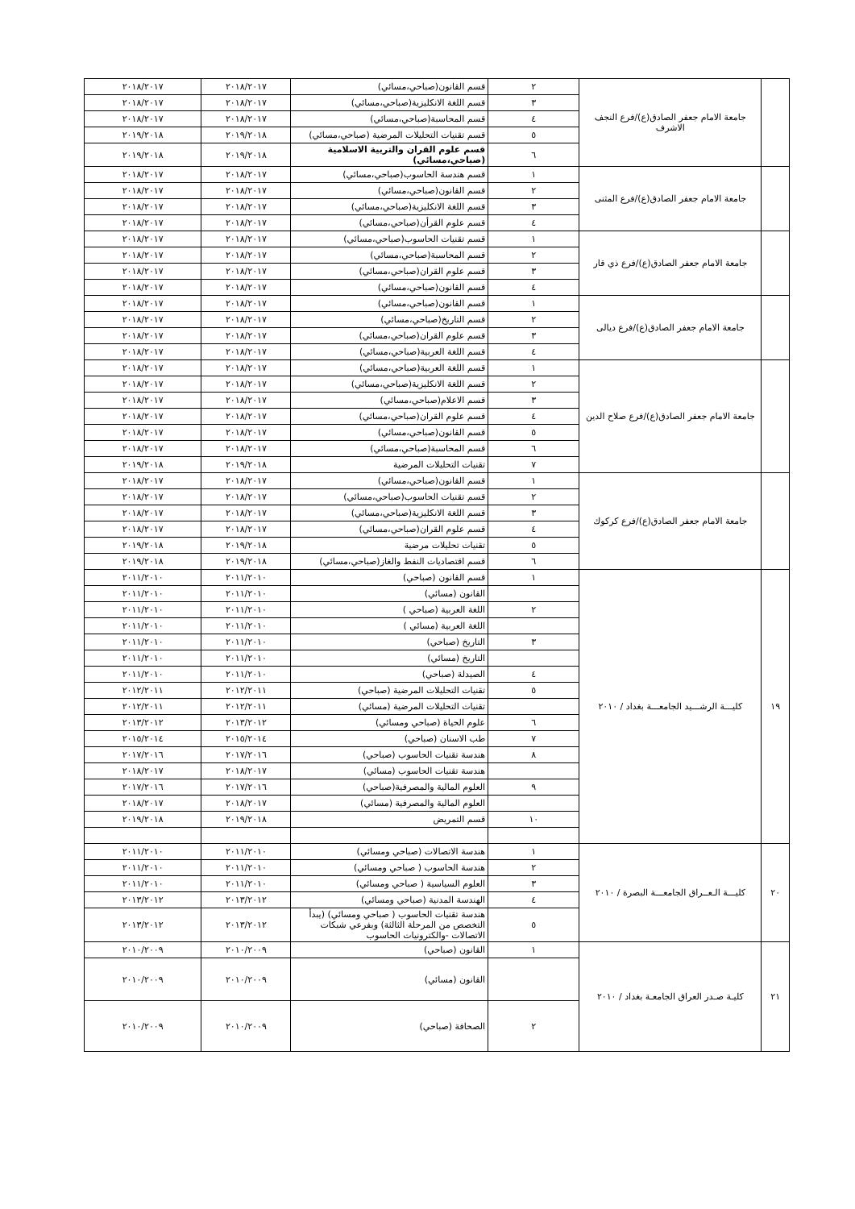| | جامعة الامام جعفر الصادق(ع)/فرع النجف الاشرف | ٢ | قسم القانون(صباحي،مسائي) | ٢٠١٨/٢٠١٧ | ٢٠١٨/٢٠١٧ |
| | | ٣ | قسم اللغة الانكليزية(صباحي،مسائي) | ٢٠١٨/٢٠١٧ | ٢٠١٨/٢٠١٧ |
| | | ٤ | قسم المحاسبة(صباحي،مسائي) | ٢٠١٨/٢٠١٧ | ٢٠١٨/٢٠١٧ |
| | | ٥ | قسم تقنيات التحليلات المرضية (صباحي،مسائي) | ٢٠١٩/٢٠١٨ | ٢٠١٩/٢٠١٨ |
| | | ٦ | قسم علوم القران والتربية الاسلامية (صباحي،مسائي) | ٢٠١٩/٢٠١٨ | ٢٠١٩/٢٠١٨ |
| | جامعة الامام جعفر الصادق(ع)/فرع المثنى | ١ | قسم هندسة الحاسوب(صباحي،مسائي) | ٢٠١٨/٢٠١٧ | ٢٠١٨/٢٠١٧ |
| | | ٢ | قسم القانون(صباحي،مسائي) | ٢٠١٨/٢٠١٧ | ٢٠١٨/٢٠١٧ |
| | | ٣ | قسم اللغة الانكليزية(صباحي،مسائي) | ٢٠١٨/٢٠١٧ | ٢٠١٨/٢٠١٧ |
| | | ٤ | قسم علوم القرأن(صباحي،مسائي) | ٢٠١٨/٢٠١٧ | ٢٠١٨/٢٠١٧ |
| | جامعة الامام جعفر الصادق(ع)/فرع ذي قار | ١ | قسم تقنيات الحاسوب(صباحي،مسائي) | ٢٠١٨/٢٠١٧ | ٢٠١٨/٢٠١٧ |
| | | ٢ | قسم المحاسبة(صباحي،مسائي) | ٢٠١٨/٢٠١٧ | ٢٠١٨/٢٠١٧ |
| | | ٣ | قسم علوم القران(صباحي،مسائي) | ٢٠١٨/٢٠١٧ | ٢٠١٨/٢٠١٧ |
| | | ٤ | قسم القانون(صباحي،مسائي) | ٢٠١٨/٢٠١٧ | ٢٠١٨/٢٠١٧ |
| | جامعة الامام جعفر الصادق(ع)/فرع ديالى | ١ | قسم القانون(صباحي،مسائي) | ٢٠١٨/٢٠١٧ | ٢٠١٨/٢٠١٧ |
| | | ٢ | قسم التاريخ(صباحي،مسائي) | ٢٠١٨/٢٠١٧ | ٢٠١٨/٢٠١٧ |
| | | ٣ | قسم علوم القران(صباحي،مسائي) | ٢٠١٨/٢٠١٧ | ٢٠١٨/٢٠١٧ |
| | | ٤ | قسم اللغة العربية(صباحي،مسائي) | ٢٠١٨/٢٠١٧ | ٢٠١٨/٢٠١٧ |
| | جامعة الامام جعفر الصادق(ع)/فرع صلاح الدين | ١ | قسم اللغة العربية(صباحي،مسائي) | ٢٠١٨/٢٠١٧ | ٢٠١٨/٢٠١٧ |
| | | ٢ | قسم اللغة الانكليزية(صباحي،مسائي) | ٢٠١٨/٢٠١٧ | ٢٠١٨/٢٠١٧ |
| | | ٣ | قسم الاعلام(صباحي،مسائي) | ٢٠١٨/٢٠١٧ | ٢٠١٨/٢٠١٧ |
| | | ٤ | قسم علوم القران(صباحي،مسائي) | ٢٠١٨/٢٠١٧ | ٢٠١٨/٢٠١٧ |
| | | ٥ | قسم القانون(صباحي،مسائي) | ٢٠١٨/٢٠١٧ | ٢٠١٨/٢٠١٧ |
| | | ٦ | قسم المحاسبة(صباحي،مسائي) | ٢٠١٨/٢٠١٧ | ٢٠١٨/٢٠١٧ |
| | | ٧ | تقنيات التحليلات المرضية | ٢٠١٩/٢٠١٨ | ٢٠١٩/٢٠١٨ |
| | جامعة الامام جعفر الصادق(ع)/فرع كركوك | ١ | قسم القانون(صباحي،مسائي) | ٢٠١٨/٢٠١٧ | ٢٠١٨/٢٠١٧ |
| | | ٢ | قسم تقنيات الحاسوب(صباحي،مسائي) | ٢٠١٨/٢٠١٧ | ٢٠١٨/٢٠١٧ |
| | | ٣ | قسم اللغة الانكليزية(صباحي،مسائي) | ٢٠١٨/٢٠١٧ | ٢٠١٨/٢٠١٧ |
| | | ٤ | قسم علوم القران(صباحي،مسائي) | ٢٠١٨/٢٠١٧ | ٢٠١٨/٢٠١٧ |
| | | ٥ | تقنيات تحليلات مرضية | ٢٠١٩/٢٠١٨ | ٢٠١٩/٢٠١٨ |
| | | ٦ | قسم اقتصاديات النفط والغاز(صباحي،مسائي) | ٢٠١٩/٢٠١٨ | ٢٠١٩/٢٠١٨ |
| ١٩ | كليـــة الرشـــيد الجامعـــة بغداد / ٢٠١٠ | ١ | قسم القانون (صباحي) | ٢٠١١/٢٠١٠ | ٢٠١١/٢٠١٠ |
| | | | القانون (مسائي) | ٢٠١١/٢٠١٠ | ٢٠١١/٢٠١٠ |
| | | ٢ | اللغة العربية (صباحي ) | ٢٠١١/٢٠١٠ | ٢٠١١/٢٠١٠ |
| | | | اللغة العربية (مسائي ) | ٢٠١١/٢٠١٠ | ٢٠١١/٢٠١٠ |
| | | ٣ | التاريخ (صباحي) | ٢٠١١/٢٠١٠ | ٢٠١١/٢٠١٠ |
| | | | التاريخ (مسائي) | ٢٠١١/٢٠١٠ | ٢٠١١/٢٠١٠ |
| | | ٤ | الصيدلة (صباحي) | ٢٠١١/٢٠١٠ | ٢٠١١/٢٠١٠ |
| | | ٥ | تقنيات التحليلات المرضية (صباحي) | ٢٠١٢/٢٠١١ | ٢٠١٢/٢٠١١ |
| | | | تقنيات التحليلات المرضية (مسائي) | ٢٠١٢/٢٠١١ | ٢٠١٢/٢٠١١ |
| | | ٦ | علوم الحياة (صباحي ومسائي) | ٢٠١٣/٢٠١٢ | ٢٠١٣/٢٠١٢ |
| | | ٧ | طب الاسنان (صباحي) | ٢٠١٥/٢٠١٤ | ٢٠١٥/٢٠١٤ |
| | | ٨ | هندسة تقنيات الحاسوب (صباحي) | ٢٠١٧/٢٠١٦ | ٢٠١٧/٢٠١٦ |
| | | | هندسة تقنيات الحاسوب (مسائي) | ٢٠١٨/٢٠١٧ | ٢٠١٨/٢٠١٧ |
| | | ٩ | العلوم المالية والمصرفية(صباحي) | ٢٠١٧/٢٠١٦ | ٢٠١٧/٢٠١٦ |
| | | | العلوم المالية والمصرفية (مسائي) | ٢٠١٨/٢٠١٧ | ٢٠١٨/٢٠١٧ |
| | | ١٠ | قسم التمريض | ٢٠١٩/٢٠١٨ | ٢٠١٩/٢٠١٨ |
| ٢٠ | كليـــة الـعــراق الجامعـــة البصرة / ٢٠١٠ | ١ | هندسة الاتصالات (صباحي ومسائي) | ٢٠١١/٢٠١٠ | ٢٠١١/٢٠١٠ |
| | | ٢ | هندسة الحاسوب ( صباحي ومسائي) | ٢٠١١/٢٠١٠ | ٢٠١١/٢٠١٠ |
| | | ٣ | العلوم السياسية ( صباحي ومسائي) | ٢٠١١/٢٠١٠ | ٢٠١١/٢٠١٠ |
| | | ٤ | الهندسة المدنية (صباحي ومسائي) | ٢٠١٣/٢٠١٢ | ٢٠١٣/٢٠١٢ |
| | | ٥ | هندسة تقنيات الحاسوب ( صباحي ومسائي) (يبدأ التخصص من المرحلة الثالثة) وبفرعي شبكات الاتصالات -والكترونيات الحاسوب | ٢٠١٣/٢٠١٢ | ٢٠١٣/٢٠١٢ |
| ٢١ | كليـة صـدر العراق الجامعـة بغداد / ٢٠١٠ | ١ | القانون (صباحي) | ٢٠١٠/٢٠٠٩ | ٢٠١٠/٢٠٠٩ |
| | | | القانون (مسائي) | ٢٠١٠/٢٠٠٩ | ٢٠١٠/٢٠٠٩ |
| | | ٢ | الصحافة (صباحي) | ٢٠١٠/٢٠٠٩ | ٢٠١٠/٢٠٠٩ |